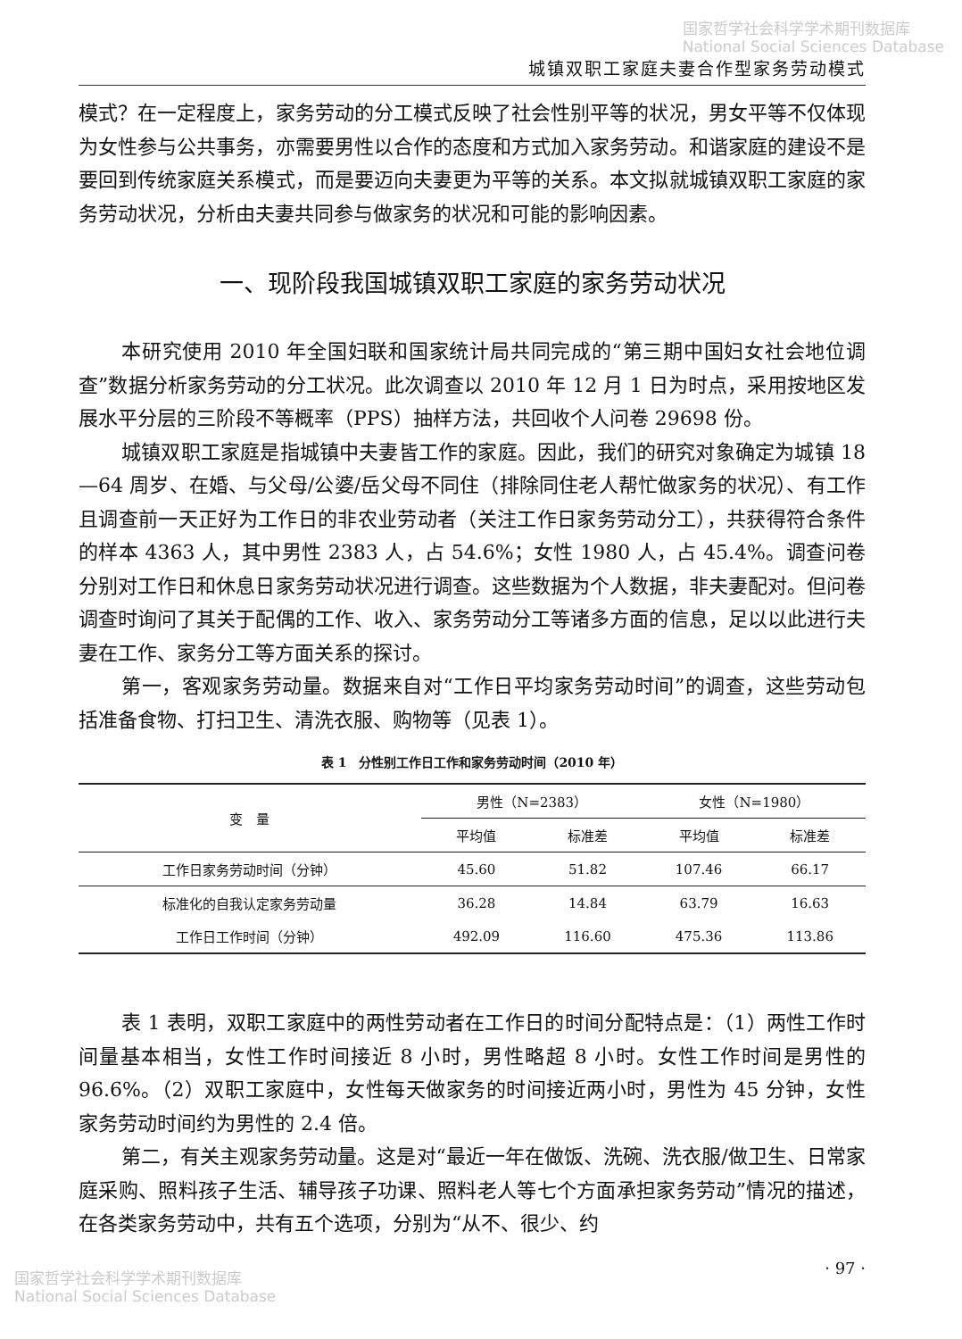国家哲学社会科学学术期刊数据库
National Social Sciences Database
城镇双职工家庭夫妻合作型家务劳动模式
模式？在一定程度上，家务劳动的分工模式反映了社会性别平等的状况，男女平等不仅体现为女性参与公共事务，亦需要男性以合作的态度和方式加入家务劳动。和谐家庭的建设不是要回到传统家庭关系模式，而是要迈向夫妻更为平等的关系。本文拟就城镇双职工家庭的家务劳动状况，分析由夫妻共同参与做家务的状况和可能的影响因素。
一、现阶段我国城镇双职工家庭的家务劳动状况
本研究使用 2010 年全国妇联和国家统计局共同完成的“第三期中国妇女社会地位调查”数据分析家务劳动的分工状况。此次调查以 2010 年 12 月 1 日为时点，采用按地区发展水平分层的三阶段不等概率（PPS）抽样方法，共回收个人问卷 29698 份。
城镇双职工家庭是指城镇中夫妻皆工作的家庭。因此，我们的研究对象确定为城镇 18—64 周岁、在婚、与父母/公婆/岳父母不同住（排除同住老人帮忙做家务的状况）、有工作且调查前一天正好为工作日的非农业劳动者（关注工作日家务劳动分工），共获得符合条件的样本 4363 人，其中男性 2383 人，占 54.6%；女性 1980 人，占 45.4%。调查问卷分别对工作日和休息日家务劳动状况进行调查。这些数据为个人数据，非夫妻配对。但问卷调查时询问了其关于配偶的工作、收入、家务劳动分工等诸多方面的信息，足以以此进行夫妻在工作、家务分工等方面关系的探讨。
第一，客观家务劳动量。数据来自对“工作日平均家务劳动时间”的调查，这些劳动包括准备食物、打扫卫生、清洗衣服、购物等（见表 1）。
表 1　分性别工作日工作和家务劳动时间（2010 年）
| 变 量 | 男性（N=2383） | | 女性（N=1980） | |
| --- | --- | --- | --- | --- |
| | 平均值 | 标准差 | 平均值 | 标准差 |
| 工作日家务劳动时间（分钟） | 45.60 | 51.82 | 107.46 | 66.17 |
| 标准化的自我认定家务劳动量 | 36.28 | 14.84 | 63.79 | 16.63 |
| 工作日工作时间（分钟） | 492.09 | 116.60 | 475.36 | 113.86 |
表 1 表明，双职工家庭中的两性劳动者在工作日的时间分配特点是：（1）两性工作时间量基本相当，女性工作时间接近 8 小时，男性略超 8 小时。女性工作时间是男性的 96.6%。（2）双职工家庭中，女性每天做家务的时间接近两小时，男性为 45 分钟，女性家务劳动时间约为男性的 2.4 倍。
第二，有关主观家务劳动量。这是对“最近一年在做饭、洗碗、洗衣服/做卫生、日常家庭采购、照料孩子生活、辅导孩子功课、照料老人等七个方面承担家务劳动”情况的描述，在各类家务劳动中，共有五个选项，分别为“从不、很少、约
· 97 ·
国家哲学社会科学学术期刊数据库
National Social Sciences Database